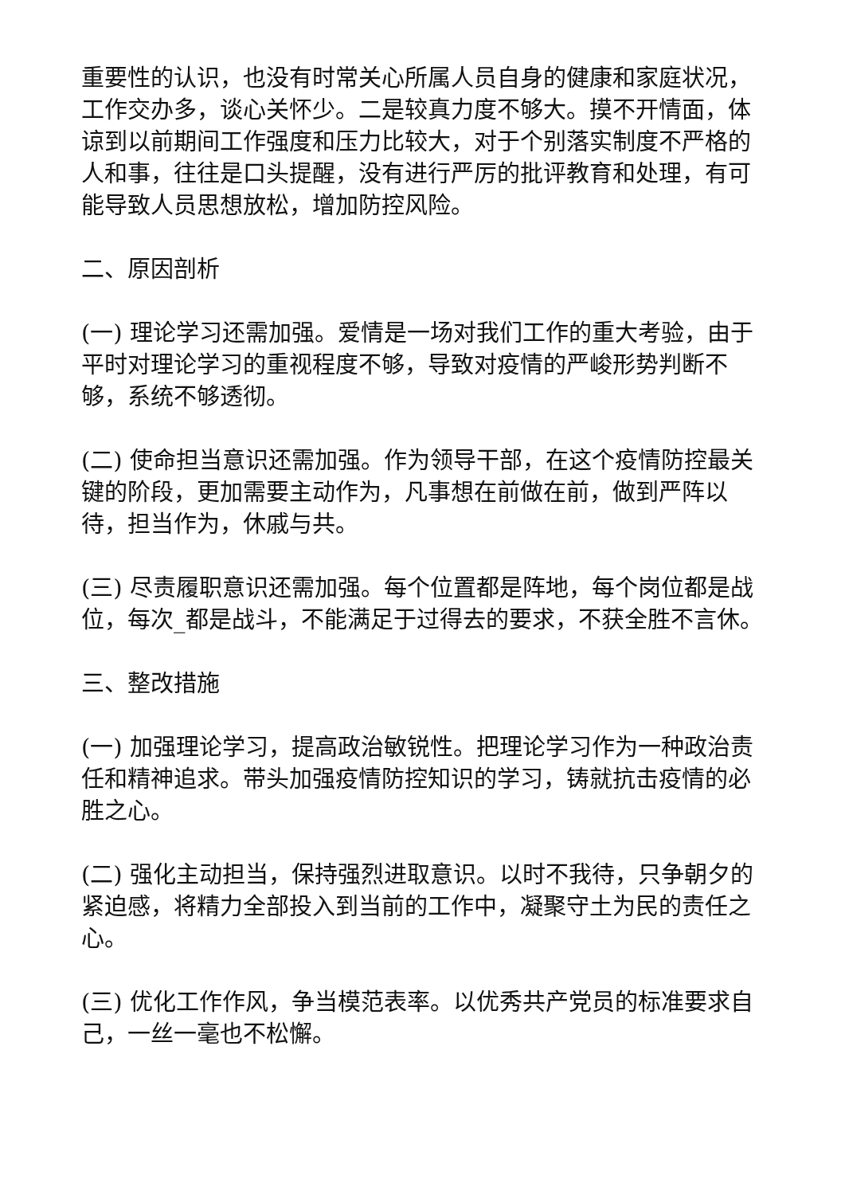重要性的认识，也没有时常关心所属人员自身的健康和家庭状况，工作交办多，谈心关怀少。二是较真力度不够大。摸不开情面，体谅到以前期间工作强度和压力比较大，对于个别落实制度不严格的人和事，往往是口头提醒，没有进行严厉的批评教育和处理，有可能导致人员思想放松，增加防控风险。
二、原因剖析
(一) 理论学习还需加强。爱情是一场对我们工作的重大考验，由于平时对理论学习的重视程度不够，导致对疫情的严峻形势判断不够，系统不够透彻。
(二) 使命担当意识还需加强。作为领导干部，在这个疫情防控最关键的阶段，更加需要主动作为，凡事想在前做在前，做到严阵以待，担当作为，休戚与共。
(三) 尽责履职意识还需加强。每个位置都是阵地，每个岗位都是战位，每次_都是战斗，不能满足于过得去的要求，不获全胜不言休。
三、整改措施
(一) 加强理论学习，提高政治敏锐性。把理论学习作为一种政治责任和精神追求。带头加强疫情防控知识的学习，铸就抗击疫情的必胜之心。
(二) 强化主动担当，保持强烈进取意识。以时不我待，只争朝夕的紧迫感，将精力全部投入到当前的工作中，凝聚守土为民的责任之心。
(三) 优化工作作风，争当模范表率。以优秀共产党员的标准要求自己，一丝一毫也不松懈。